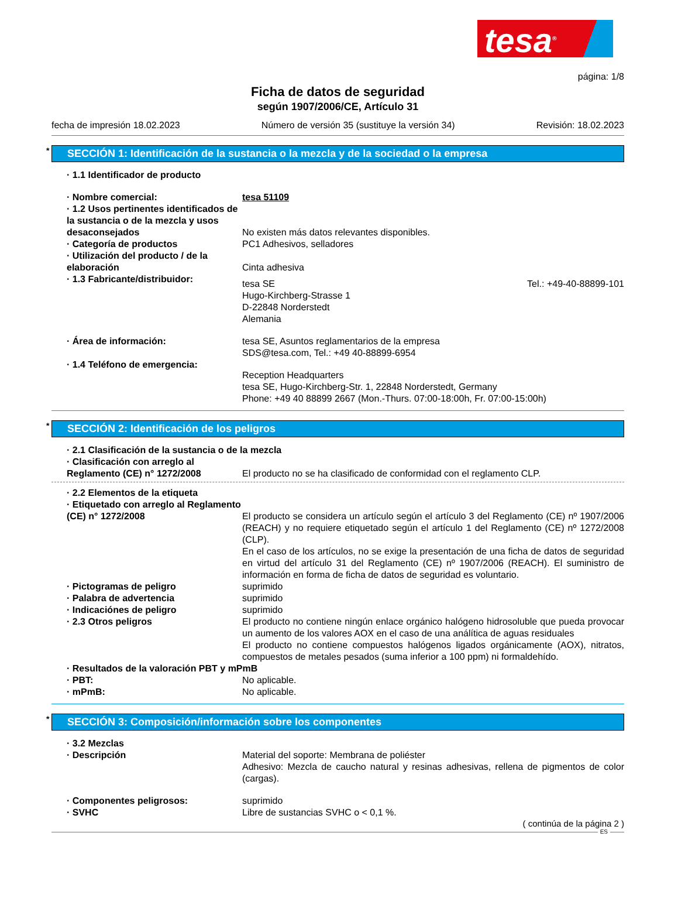tesa<sup>®</sup>
página: 1/8
Ficha de datos de seguridad
según 1907/2006/CE, Artículo 31
fecha de impresión 18.02.2023 Número de versión 35 (sustituye la versión 34) Revisión: 18.02.2023
* SECCIÓN 1: Identificación de la sustancia o la mezcla y de la sociedad o la empresa
· 1.1 Identificador de producto
· Nombre comercial: tesa 51109
· 1.2 Usos pertinentes identificados de la sustancia o de la mezcla y usos desaconsejados
No existen más datos relevantes disponibles.
· Categoría de productos PC1 Adhesivos, selladores
· Utilización del producto / de la elaboración
Cinta adhesiva
· 1.3 Fabricante/distribuidor:
tesa SE
Hugo-Kirchberg-Strasse 1
D-22848 Norderstedt
Alemania
Tel.: +49-40-88899-101
· Área de información: tesa SE, Asuntos reglamentarios de la empresa
SDS@tesa.com, Tel.: +49 40-88899-6954
· 1.4 Teléfono de emergencia:
Reception Headquarters
tesa SE, Hugo-Kirchberg-Str. 1, 22848 Norderstedt, Germany
Phone: +49 40 88899 2667 (Mon.-Thurs. 07:00-18:00h, Fr. 07:00-15:00h)
* SECCIÓN 2: Identificación de los peligros
· 2.1 Clasificación de la sustancia o de la mezcla
· Clasificación con arreglo al Reglamento (CE) n° 1272/2008
El producto no se ha clasificado de conformidad con el reglamento CLP.
· 2.2 Elementos de la etiqueta
· Etiquetado con arreglo al Reglamento (CE) n° 1272/2008
El producto se considera un artículo según el artículo 3 del Reglamento (CE) nº 1907/2006 (REACH) y no requiere etiquetado según el artículo 1 del Reglamento (CE) nº 1272/2008 (CLP).
En el caso de los artículos, no se exige la presentación de una ficha de datos de seguridad en virtud del artículo 31 del Reglamento (CE) nº 1907/2006 (REACH). El suministro de información en forma de ficha de datos de seguridad es voluntario.
· Pictogramas de peligro suprimido
· Palabra de advertencia suprimido
· Indicaciónes de peligro suprimido
· 2.3 Otros peligros El producto no contiene ningún enlace orgánico halógeno hidrosoluble que pueda provocar un aumento de los valores AOX en el caso de una análítica de aguas residuales
El producto no contiene compuestos halógenos ligados orgánicamente (AOX), nitratos, compuestos de metales pesados (suma inferior a 100 ppm) ni formaldehído.
· Resultados de la valoración PBT y mPmB
· PBT: No aplicable.
· mPmB: No aplicable.
* SECCIÓN 3: Composición/información sobre los componentes
· 3.2 Mezclas
· Descripción Material del soporte: Membrana de poliéster
Adhesivo: Mezcla de caucho natural y resinas adhesivas, rellena de pigmentos de color (cargas).
· Componentes peligrosos: suprimido
· SVHC Libre de sustancias SVHC o < 0,1 %.
( continúa de la página 2 )
ES